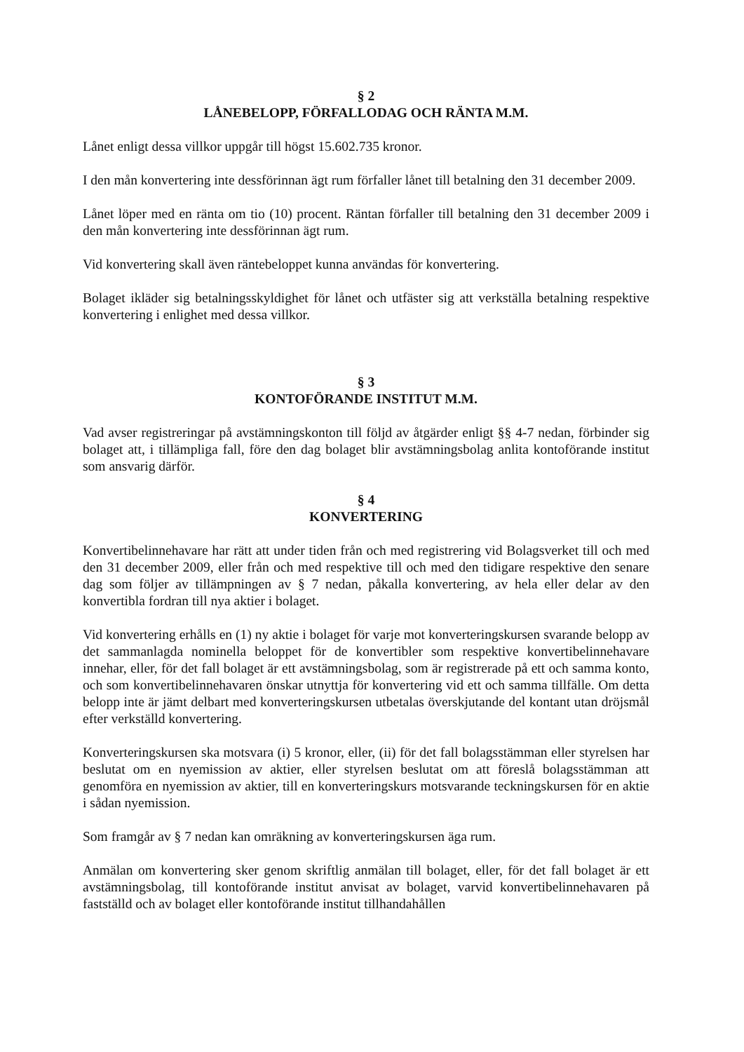§ 2
LÅNEBELOPP, FÖRFALLODAG OCH RÄNTA M.M.
Lånet enligt dessa villkor uppgår till högst 15.602.735 kronor.
I den mån konvertering inte dessförinnan ägt rum förfaller lånet till betalning den 31 december 2009.
Lånet löper med en ränta om tio (10) procent. Räntan förfaller till betalning den 31 december 2009 i den mån konvertering inte dessförinnan ägt rum.
Vid konvertering skall även räntebeloppet kunna användas för konvertering.
Bolaget ikläder sig betalningsskyldighet för lånet och utfäster sig att verkställa betalning respektive konvertering i enlighet med dessa villkor.
§ 3
KONTOFÖRANDE INSTITUT M.M.
Vad avser registreringar på avstämningskonton till följd av åtgärder enligt §§ 4-7 nedan, förbinder sig bolaget att, i tillämpliga fall, före den dag bolaget blir avstämningsbolag anlita kontoförande institut som ansvarig därför.
§ 4
KONVERTERING
Konvertibelinnehavare har rätt att under tiden från och med registrering vid Bolagsverket till och med den 31 december 2009, eller från och med respektive till och med den tidigare respektive den senare dag som följer av tillämpningen av § 7 nedan, påkalla konvertering, av hela eller delar av den konvertibla fordran till nya aktier i bolaget.
Vid konvertering erhålls en (1) ny aktie i bolaget för varje mot konverteringskursen svarande belopp av det sammanlagda nominella beloppet för de konvertibler som respektive konvertibelinnehavare innehar, eller, för det fall bolaget är ett avstämningsbolag, som är registrerade på ett och samma konto, och som konvertibelinnehavaren önskar utnyttja för konvertering vid ett och samma tillfälle. Om detta belopp inte är jämt delbart med konverteringskursen utbetalas överskjutande del kontant utan dröjsmål efter verkställd konvertering.
Konverteringskursen ska motsvara (i) 5 kronor, eller, (ii) för det fall bolagsstämman eller styrelsen har beslutat om en nyemission av aktier, eller styrelsen beslutat om att föreslå bolagsstämman att genomföra en nyemission av aktier, till en konverteringskurs motsvarande teckningskursen för en aktie i sådan nyemission.
Som framgår av § 7 nedan kan omräkning av konverteringskursen äga rum.
Anmälan om konvertering sker genom skriftlig anmälan till bolaget, eller, för det fall bolaget är ett avstämningsbolag, till kontoförande institut anvisat av bolaget, varvid konvertibelinnehavaren på fastställd och av bolaget eller kontoförande institut tillhandahållen